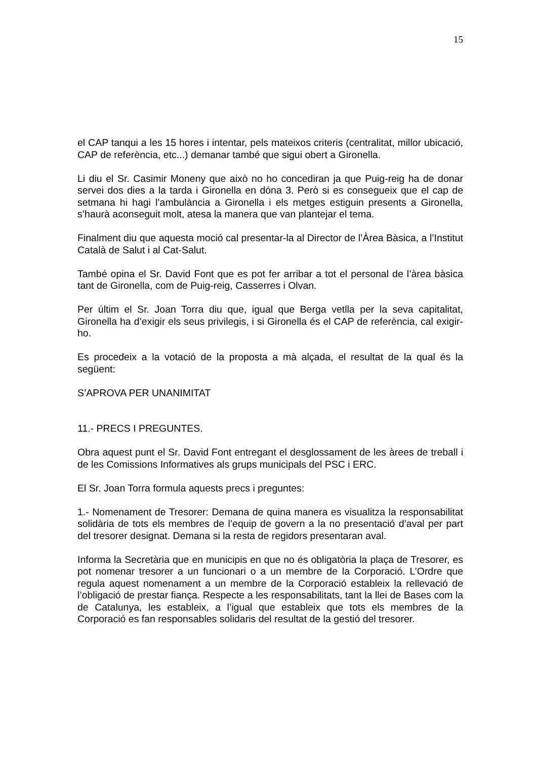15
el CAP tanqui a les 15 hores i intentar, pels mateixos criteris (centralitat, millor ubicació, CAP de referència, etc...) demanar també que sigui obert a Gironella.
Li diu el Sr. Casimir Moneny que això no ho concediran ja que Puig-reig ha de donar servei dos dies a la tarda i Gironella en dóna 3. Però si es consegueix que el cap de setmana hi hagi l’ambulància a Gironella i els metges estiguin presents a Gironella, s’haurà aconseguit molt, atesa la manera que van plantejar el tema.
Finalment diu que aquesta moció cal presentar-la al Director de l’Àrea Bàsica, a l’Institut Català de Salut i al Cat-Salut.
També opina el Sr. David Font que es pot fer arribar a tot el personal de l’àrea bàsica tant de Gironella, com de Puig-reig, Casserres i Olvan.
Per últim el Sr. Joan Torra diu que, igual que Berga vetlla per la seva capitalitat, Gironella ha d’exigir els seus privilegis, i si Gironella és el CAP de referència, cal exigir-ho.
Es procedeix a la votació de la proposta a mà alçada, el resultat de la qual és la següent:
S’APROVA PER UNANIMITAT
11.- PRECS I PREGUNTES.
Obra aquest punt el Sr. David Font entregant el desglossament de les àrees de treball i de les Comissions Informatives als grups municipals del PSC i ERC.
El Sr. Joan Torra formula aquests precs i preguntes:
1.- Nomenament de Tresorer: Demana de quina manera es visualitza la responsabilitat solidària de tots els membres de l’equip de govern a la no presentació d’aval per part del tresorer designat. Demana si la resta de regidors presentaran aval.
Informa la Secretària que en municipis en que no és obligatòria la plaça de Tresorer, es pot nomenar tresorer a un funcionari o a un membre de la Corporació. L’Ordre que regula aquest nomenament a un membre de la Corporació estableix la rellevació de l’obligació de prestar fiança. Respecte a les responsabilitats, tant la llei de Bases com la de Catalunya, les estableix, a l’igual que estableix que tots els membres de la Corporació es fan responsables solidaris del resultat de la gestió del tresorer.